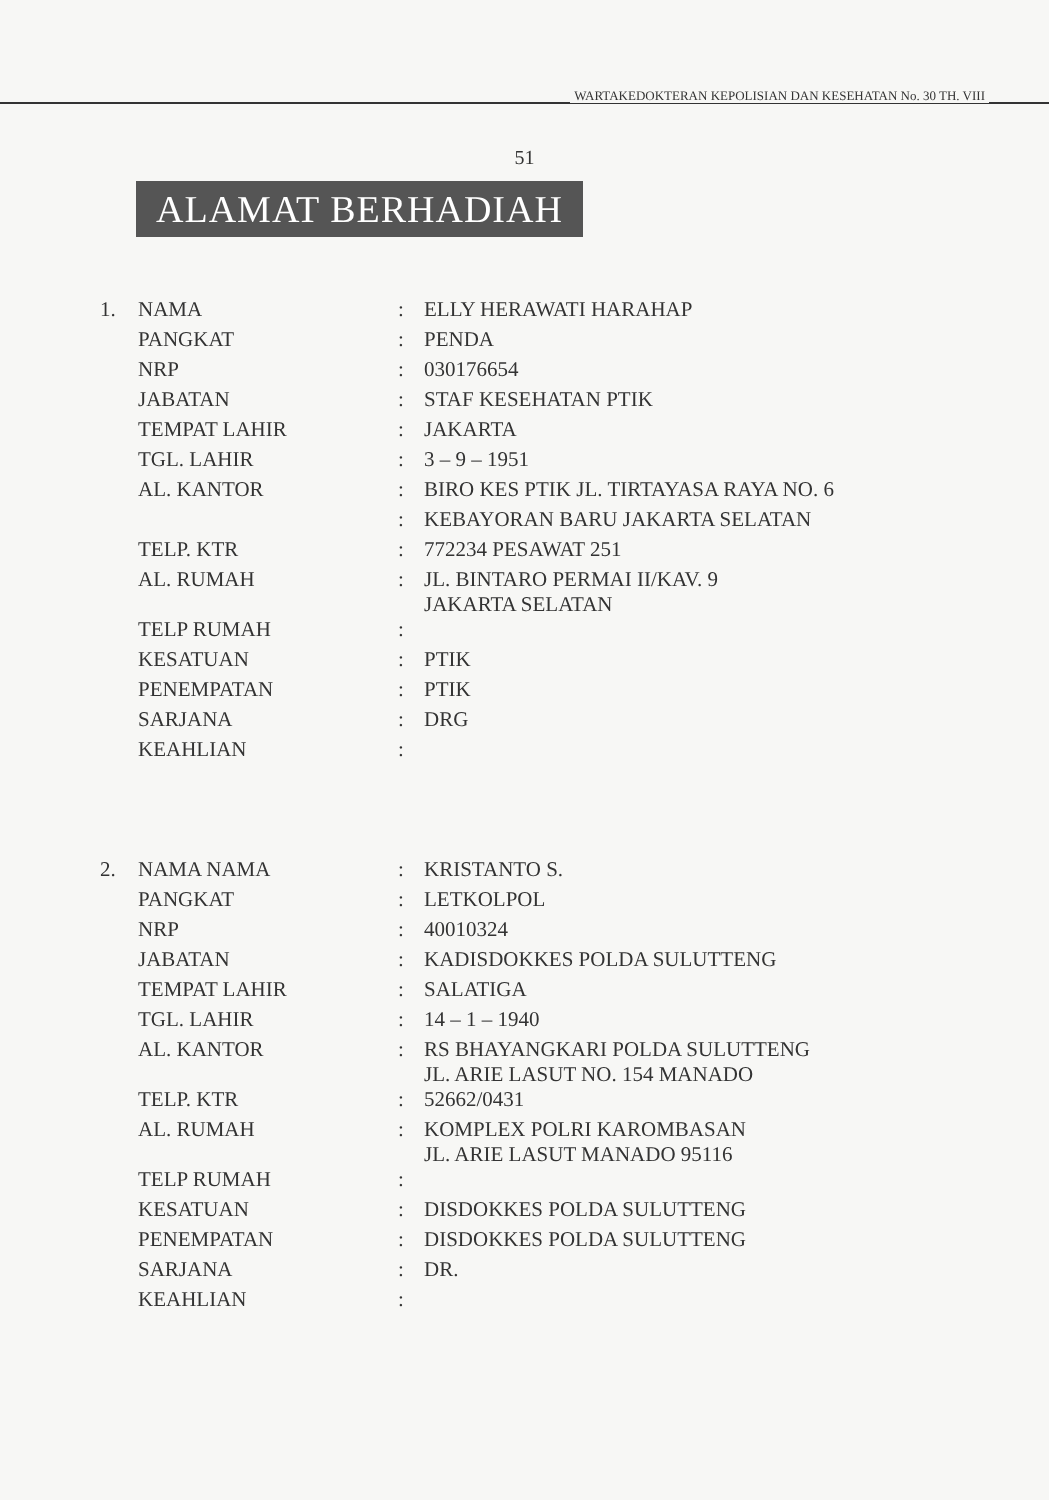WARTAKEDOKTERAN KEPOLISIAN DAN KESEHATAN No. 30 TH. VIII
51
ALAMAT BERHADIAH
| 1. | NAMA | : | ELLY HERAWATI HARAHAP |
| | PANGKAT | : | PENDA |
| | NRP | : | 030176654 |
| | JABATAN | : | STAF KESEHATAN PTIK |
| | TEMPAT LAHIR | : | JAKARTA |
| | TGL. LAHIR | : | 3 – 9 – 1951 |
| | AL. KANTOR | : | BIRO KES PTIK JL. TIRTAYASA RAYA NO. 6 |
| | | : | KEBAYORAN BARU JAKARTA SELATAN |
| | TELP. KTR | : | 772234 PESAWAT 251 |
| | AL. RUMAH | : | JL. BINTARO PERMAI II/KAV. 9 JAKARTA SELATAN |
| | TELP RUMAH | : | |
| | KESATUAN | : | PTIK |
| | PENEMPATAN | : | PTIK |
| | SARJANA | : | DRG |
| | KEAHLIAN | : | |
| 2. | NAMA NAMA | : | KRISTANTO S. |
| | PANGKAT | : | LETKOLPOL |
| | NRP | : | 40010324 |
| | JABATAN | : | KADISDOKKES POLDA SULUTTENG |
| | TEMPAT LAHIR | : | SALATIGA |
| | TGL. LAHIR | : | 14 – 1 – 1940 |
| | AL. KANTOR | : | RS BHAYANGKARI POLDA SULUTTENG JL. ARIE LASUT NO. 154 MANADO |
| | TELP. KTR | : | 52662/0431 |
| | AL. RUMAH | : | KOMPLEX POLRI KAROMBASAN JL. ARIE LASUT MANADO 95116 |
| | TELP RUMAH | : | |
| | KESATUAN | : | DISDOKKES POLDA SULUTTENG |
| | PENEMPATAN | : | DISDOKKES POLDA SULUTTENG |
| | SARJANA | : | DR. |
| | KEAHLIAN | : | |